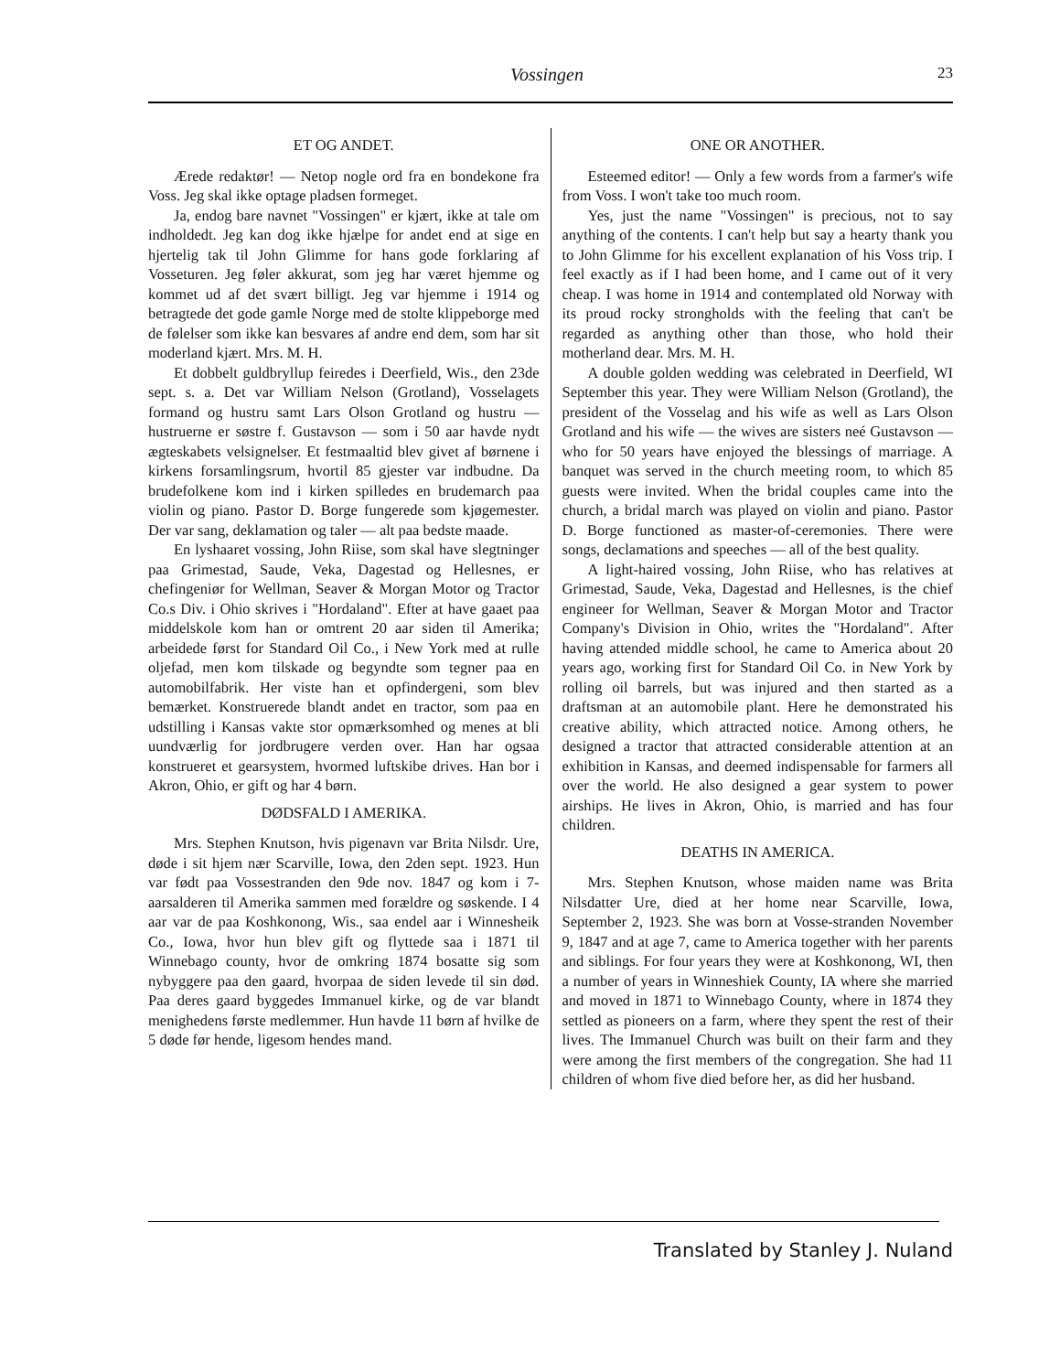Vossingen 23
ET OG ANDET.
Ærede redaktør! — Netop nogle ord fra en bondekone fra Voss. Jeg skal ikke optage pladsen formeget.
Ja, endog bare navnet "Vossingen" er kjært, ikke at tale om indholdedt. Jeg kan dog ikke hjælpe for andet end at sige en hjertelig tak til John Glimme for hans gode forklaring af Vosseturen. Jeg føler akkurat, som jeg har været hjemme og kommet ud af det svært billigt. Jeg var hjemme i 1914 og betragtede det gode gamle Norge med de stolte klippeborge med de følelser som ikke kan besvares af andre end dem, som har sit moderland kjært. Mrs. M. H.
Et dobbelt guldbryllup feiredes i Deerfield, Wis., den 23de sept. s. a. Det var William Nelson (Grotland), Vosselagets formand og hustru samt Lars Olson Grotland og hustru — hustruerne er søstre f. Gustavson — som i 50 aar havde nydt ægteskabets velsignelser. Et festmaaltid blev givet af børnene i kirkens forsamlingsrum, hvortil 85 gjester var indbudne. Da brudefolkene kom ind i kirken spilledes en brudemarch paa violin og piano. Pastor D. Borge fungerede som kjøgemester. Der var sang, deklamation og taler — alt paa bedste maade.
En lyshaaret vossing, John Riise, som skal have slegtninger paa Grimestad, Saude, Veka, Dagestad og Hellesnes, er chefingeniør for Wellman, Seaver & Morgan Motor og Tractor Co.s Div. i Ohio skrives i "Hordaland". Efter at have gaaet paa middelskole kom han or omtrent 20 aar siden til Amerika; arbeidede først for Standard Oil Co., i New York med at rulle oljefad, men kom tilskade og begyndte som tegner paa en automobilfabrik. Her viste han et opfindergeni, som blev bemærket. Konstruerede blandt andet en tractor, som paa en udstilling i Kansas vakte stor opmærksomhed og menes at bli uundværlig for jordbrugere verden over. Han har ogsaa konstrueret et gearsystem, hvormed luftskibe drives. Han bor i Akron, Ohio, er gift og har 4 børn.
DØDSFALD I AMERIKA.
Mrs. Stephen Knutson, hvis pigenavn var Brita Nilsdr. Ure, døde i sit hjem nær Scarville, Iowa, den 2den sept. 1923. Hun var født paa Vossestranden den 9de nov. 1847 og kom i 7-aarsalderen til Amerika sammen med forældre og søskende. I 4 aar var de paa Koshkonong, Wis., saa endel aar i Winnesheik Co., Iowa, hvor hun blev gift og flyttede saa i 1871 til Winnebago county, hvor de omkring 1874 bosatte sig som nybyggere paa den gaard, hvorpaa de siden levede til sin død. Paa deres gaard byggedes Immanuel kirke, og de var blandt menighedens første medlemmer. Hun havde 11 børn af hvilke de 5 døde før hende, ligesom hendes mand.
ONE OR ANOTHER.
Esteemed editor! — Only a few words from a farmer's wife from Voss. I won't take too much room.
Yes, just the name "Vossingen" is precious, not to say anything of the contents. I can't help but say a hearty thank you to John Glimme for his excellent explanation of his Voss trip. I feel exactly as if I had been home, and I came out of it very cheap. I was home in 1914 and contemplated old Norway with its proud rocky strongholds with the feeling that can't be regarded as anything other than those, who hold their motherland dear. Mrs. M. H.
A double golden wedding was celebrated in Deerfield, WI September this year. They were William Nelson (Grotland), the president of the Vosselag and his wife as well as Lars Olson Grotland and his wife — the wives are sisters neé Gustavson — who for 50 years have enjoyed the blessings of marriage. A banquet was served in the church meeting room, to which 85 guests were invited. When the bridal couples came into the church, a bridal march was played on violin and piano. Pastor D. Borge functioned as master-of-ceremonies. There were songs, declamations and speeches — all of the best quality.
A light-haired vossing, John Riise, who has relatives at Grimestad, Saude, Veka, Dagestad and Hellesnes, is the chief engineer for Wellman, Seaver & Morgan Motor and Tractor Company's Division in Ohio, writes the "Hordaland". After having attended middle school, he came to America about 20 years ago, working first for Standard Oil Co. in New York by rolling oil barrels, but was injured and then started as a draftsman at an automobile plant. Here he demonstrated his creative ability, which attracted notice. Among others, he designed a tractor that attracted considerable attention at an exhibition in Kansas, and deemed indispensable for farmers all over the world. He also designed a gear system to power airships. He lives in Akron, Ohio, is married and has four children.
DEATHS IN AMERICA.
Mrs. Stephen Knutson, whose maiden name was Brita Nilsdatter Ure, died at her home near Scarville, Iowa, September 2, 1923. She was born at Vosse-stranden November 9, 1847 and at age 7, came to America together with her parents and siblings. For four years they were at Koshkonong, WI, then a number of years in Winneshiek County, IA where she married and moved in 1871 to Winnebago County, where in 1874 they settled as pioneers on a farm, where they spent the rest of their lives. The Immanuel Church was built on their farm and they were among the first members of the congregation. She had 11 children of whom five died before her, as did her husband.
Translated by Stanley J. Nuland